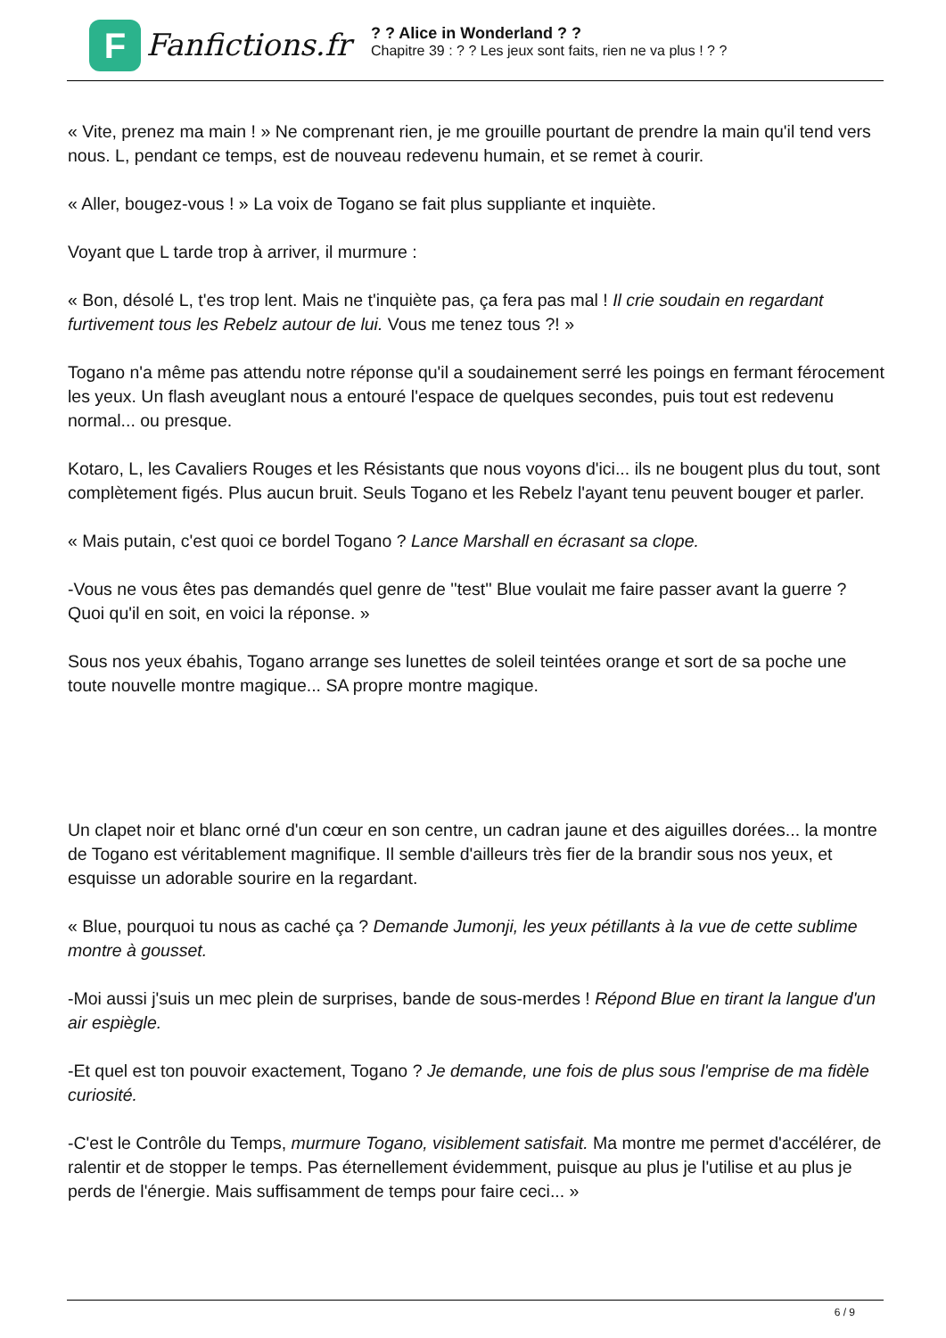F
Fanfictions.fr
? ? Alice in Wonderland ? ?
Chapitre 39 : ? ? Les jeux sont faits, rien ne va plus ! ? ?
« Vite, prenez ma main ! » Ne comprenant rien, je me grouille pourtant de prendre la main qu'il tend vers nous. L, pendant ce temps, est de nouveau redevenu humain, et se remet à courir.
« Aller, bougez-vous ! » La voix de Togano se fait plus suppliante et inquiète.
Voyant que L tarde trop à arriver, il murmure :
« Bon, désolé L, t'es trop lent. Mais ne t'inquiète pas, ça fera pas mal ! Il crie soudain en regardant furtivement tous les Rebelz autour de lui. Vous me tenez tous ?! »
Togano n'a même pas attendu notre réponse qu'il a soudainement serré les poings en fermant férocement les yeux. Un flash aveuglant nous a entouré l'espace de quelques secondes, puis tout est redevenu normal... ou presque.
Kotaro, L, les Cavaliers Rouges et les Résistants que nous voyons d'ici... ils ne bougent plus du tout, sont complètement figés. Plus aucun bruit. Seuls Togano et les Rebelz l'ayant tenu peuvent bouger et parler.
« Mais putain, c'est quoi ce bordel Togano ? Lance Marshall en écrasant sa clope.
-Vous ne vous êtes pas demandés quel genre de ''test'' Blue voulait me faire passer avant la guerre ? Quoi qu'il en soit, en voici la réponse. »
Sous nos yeux ébahis, Togano arrange ses lunettes de soleil teintées orange et sort de sa poche une toute nouvelle montre magique... SA propre montre magique.
Un clapet noir et blanc orné d'un cœur en son centre, un cadran jaune et des aiguilles dorées... la montre de Togano est véritablement magnifique. Il semble d'ailleurs très fier de la brandir sous nos yeux, et esquisse un adorable sourire en la regardant.
« Blue, pourquoi tu nous as caché ça ? Demande Jumonji, les yeux pétillants à la vue de cette sublime montre à gousset.
-Moi aussi j'suis un mec plein de surprises, bande de sous-merdes ! Répond Blue en tirant la langue d'un air espiègle.
-Et quel est ton pouvoir exactement, Togano ? Je demande, une fois de plus sous l'emprise de ma fidèle curiosité.
-C'est le Contrôle du Temps, murmure Togano, visiblement satisfait. Ma montre me permet d'accélérer, de ralentir et de stopper le temps. Pas éternellement évidemment, puisque au plus je l'utilise et au plus je perds de l'énergie. Mais suffisamment de temps pour faire ceci... »
6 / 9